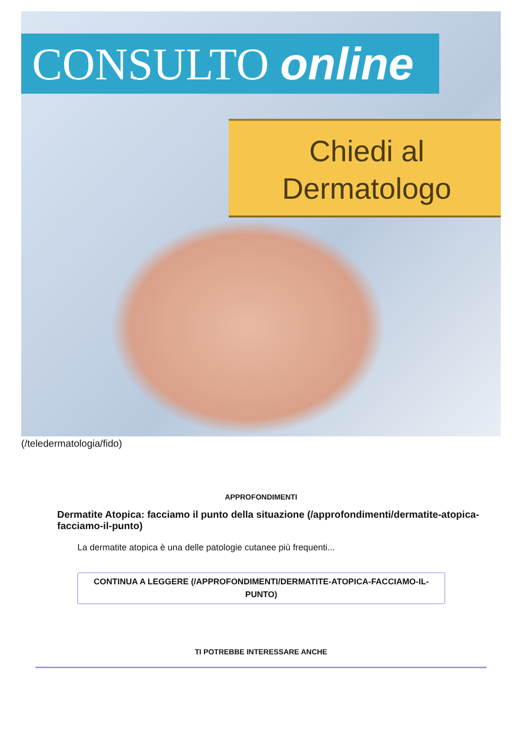CONSULTO online
Chiedi al
Dermatologo
(/teledermatologia/fido)
APPROFONDIMENTI
Dermatite Atopica: facciamo il punto della situazione (/approfondimenti/dermatite-atopica-facciamo-il-punto)
La dermatite atopica è una delle patologie cutanee più frequenti...
CONTINUA A LEGGERE (/APPROFONDIMENTI/DERMATITE-ATOPICA-FACCIAMO-IL-PUNTO)
TI POTREBBE INTERESSARE ANCHE